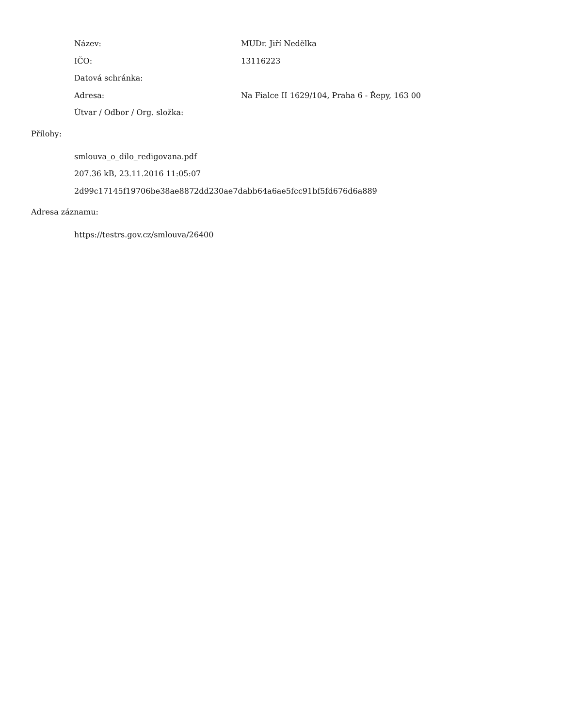Název: MUDr. Jiří Nedělka
IČO: 13116223
Datová schránka:
Adresa:
Na Fialce II 1629/104, Praha 6 - Řepy, 163 00
Útvar / Odbor / Org. složka:
Přílohy:
smlouva_o_dilo_redigovana.pdf
207.36 kB, 23.11.2016 11:05:07
2d99c17145f19706be38ae8872dd230ae7dabb64a6ae5fcc91bf5fd676d6a889
Adresa záznamu:
https://testrs.gov.cz/smlouva/26400